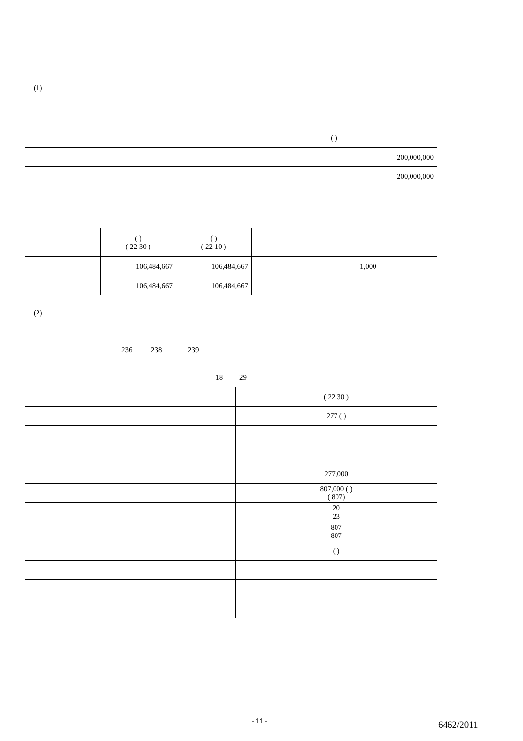(1)
| | ( ) |
| | 200,000,000 |
| | 200,000,000 |
| | ( ) ( 22 30 ) | ( ) ( 22 10 ) | | |
| | 106,484,667 | 106,484,667 | | 1,000 |
| | 106,484,667 | 106,484,667 | | |
(2)
236 238 239
| 18 29 | |
| | ( 22 30 ) |
| | 277 ( ) |
| | 277,000 |
| | 807,000 ( ) ( 807) |
| | 20 23 |
| | 807 807 |
| | ( ) |
-11- 6462/2011